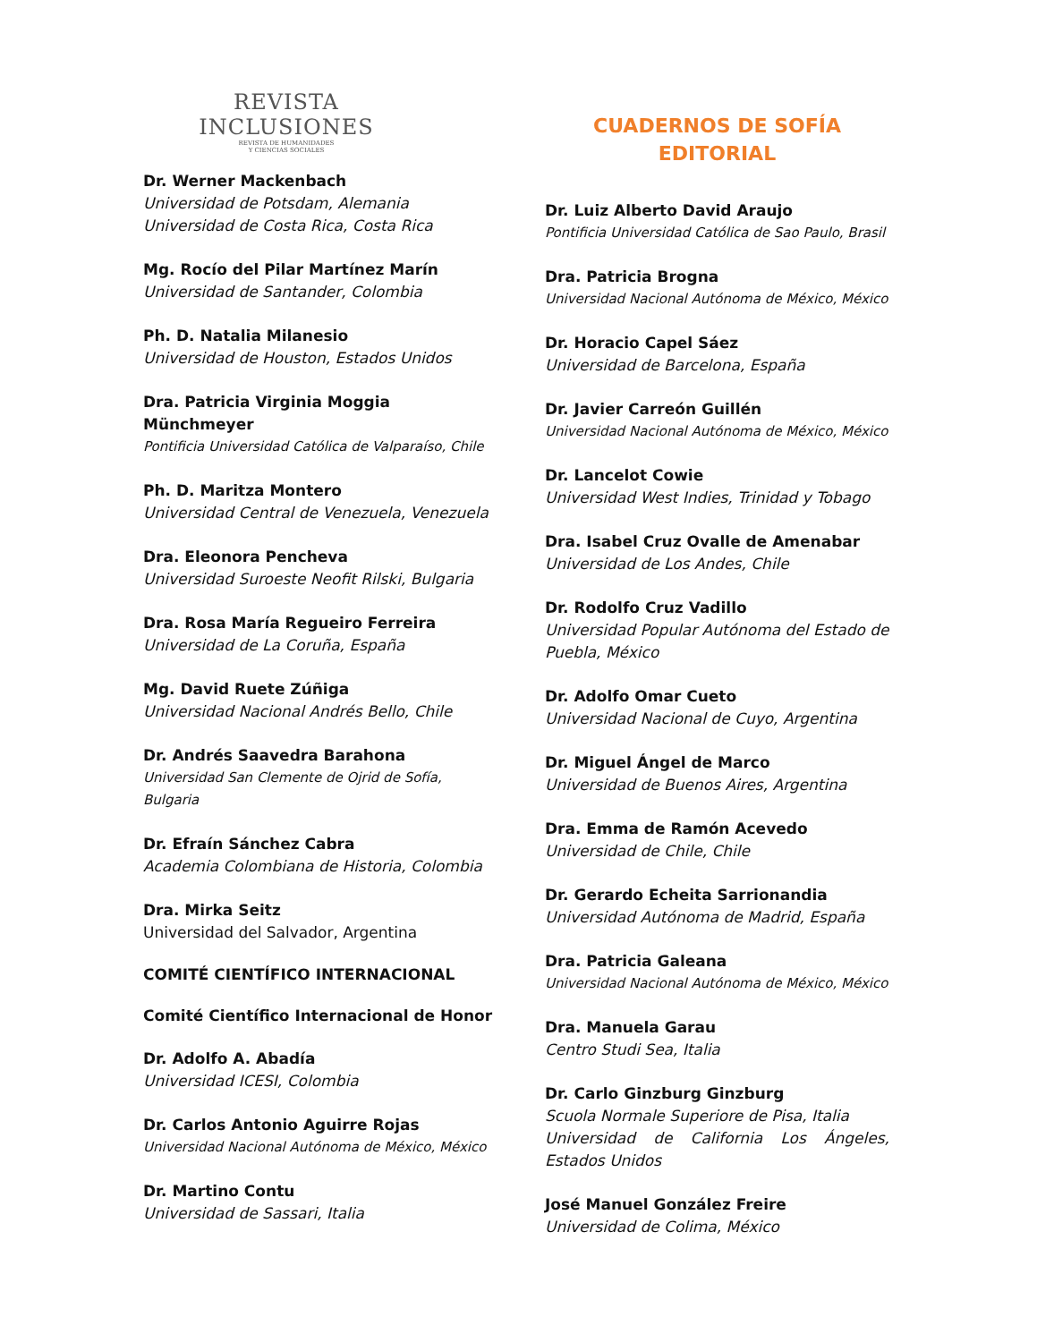REVISTA
INCLUSIONES
REVISTA DE HUMANIDADES
Y CIENCIAS SOCIALES
Dr. Werner Mackenbach
Universidad de Potsdam, Alemania
Universidad de Costa Rica, Costa Rica
Mg. Rocío del Pilar Martínez Marín
Universidad de Santander, Colombia
Ph. D. Natalia Milanesio
Universidad de Houston, Estados Unidos
Dra. Patricia Virginia Moggia Münchmeyer
Pontificia Universidad Católica de Valparaíso, Chile
Ph. D. Maritza Montero
Universidad Central de Venezuela, Venezuela
Dra. Eleonora Pencheva
Universidad Suroeste Neofit Rilski, Bulgaria
Dra. Rosa María Regueiro Ferreira
Universidad de La Coruña, España
Mg. David Ruete Zúñiga
Universidad Nacional Andrés Bello, Chile
Dr. Andrés Saavedra Barahona
Universidad San Clemente de Ojrid de Sofía, Bulgaria
Dr. Efraín Sánchez Cabra
Academia Colombiana de Historia, Colombia
Dra. Mirka Seitz
Universidad del Salvador, Argentina
COMITÉ CIENTÍFICO INTERNACIONAL
Comité Científico Internacional de Honor
Dr. Adolfo A. Abadía
Universidad ICESI, Colombia
Dr. Carlos Antonio Aguirre Rojas
Universidad Nacional Autónoma de México, México
Dr. Martino Contu
Universidad de Sassari, Italia
CUADERNOS DE SOFÍA
EDITORIAL
Dr. Luiz Alberto David Araujo
Pontificia Universidad Católica de Sao Paulo, Brasil
Dra. Patricia Brogna
Universidad Nacional Autónoma de México, México
Dr. Horacio Capel Sáez
Universidad de Barcelona, España
Dr. Javier Carreón Guillén
Universidad Nacional Autónoma de México, México
Dr. Lancelot Cowie
Universidad West Indies, Trinidad y Tobago
Dra. Isabel Cruz Ovalle de Amenabar
Universidad de Los Andes, Chile
Dr. Rodolfo Cruz Vadillo
Universidad Popular Autónoma del Estado de Puebla, México
Dr. Adolfo Omar Cueto
Universidad Nacional de Cuyo, Argentina
Dr. Miguel Ángel de Marco
Universidad de Buenos Aires, Argentina
Dra. Emma de Ramón Acevedo
Universidad de Chile, Chile
Dr. Gerardo Echeita Sarrionandia
Universidad Autónoma de Madrid, España
Dra. Patricia Galeana
Universidad Nacional Autónoma de México, México
Dra. Manuela Garau
Centro Studi Sea, Italia
Dr. Carlo Ginzburg Ginzburg
Scuola Normale Superiore de Pisa, Italia
Universidad de California Los Ángeles, Estados Unidos
José Manuel González Freire
Universidad de Colima, México